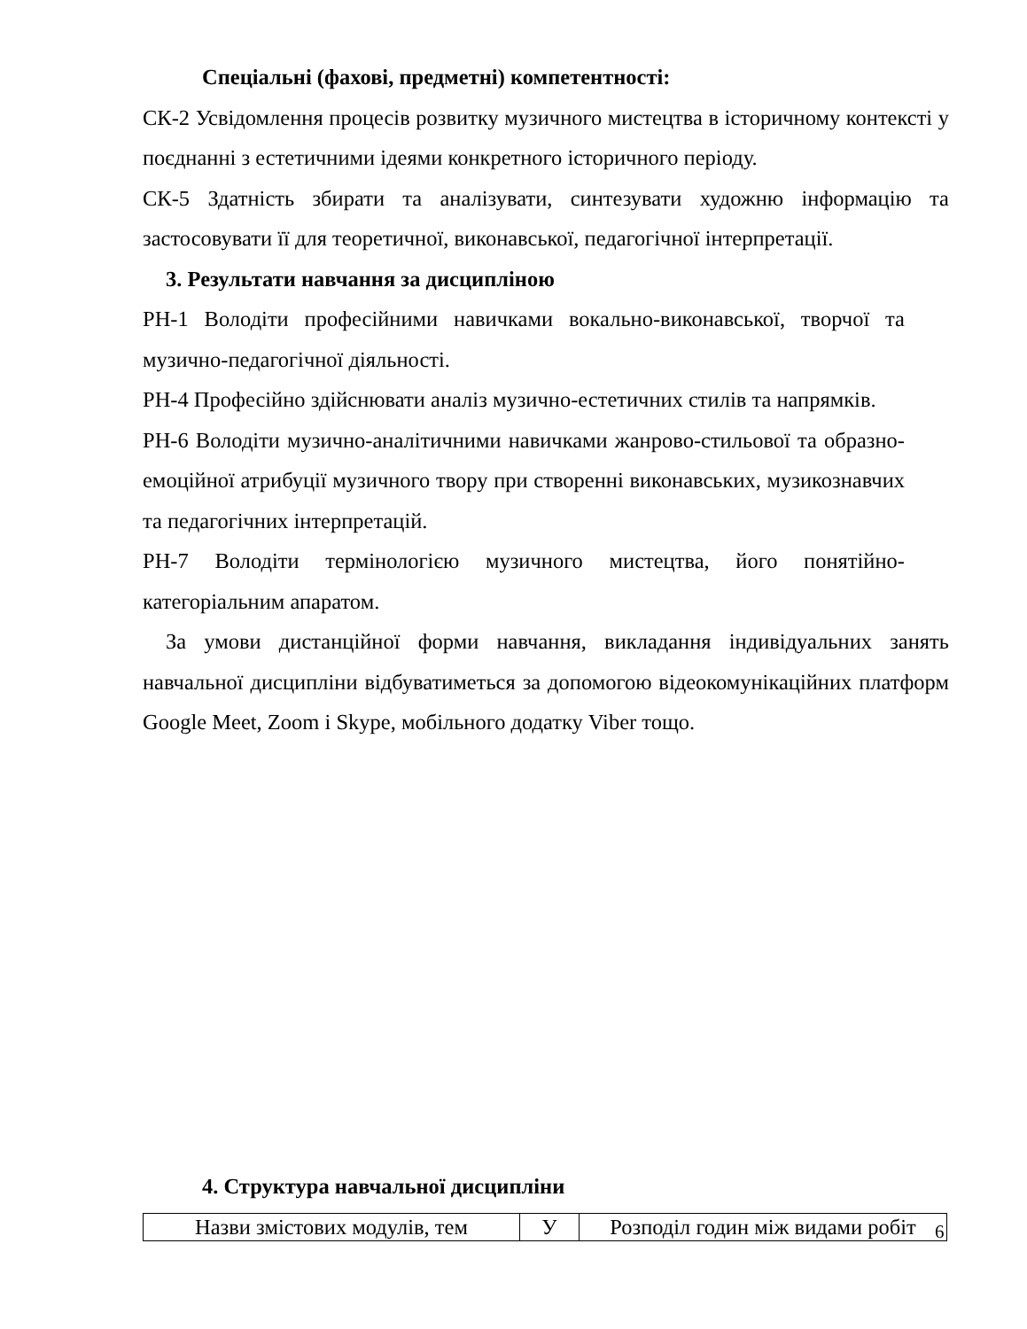Спеціальні (фахові, предметні) компетентності:
СК-2 Усвідомлення процесів розвитку музичного мистецтва в історичному контексті у поєднанні з естетичними ідеями конкретного історичного періоду.
СК-5 Здатність збирати та аналізувати, синтезувати художню інформацію та застосовувати її для теоретичної, виконавської, педагогічної інтерпретації.
3. Результати навчання за дисципліною
РН-1 Володіти професійними навичками вокально-виконавської, творчої та музично-педагогічної діяльності.
РН-4 Професійно здійснювати аналіз музично-естетичних стилів та напрямків.
РН-6 Володіти музично-аналітичними навичками жанрово-стильової та образно-емоційної атрибуції музичного твору при створенні виконавських, музикознавчих та педагогічних інтерпретацій.
РН-7 Володіти термінологією музичного мистецтва, його понятійно-категоріальним апаратом.
За умови дистанційної форми навчання, викладання індивідуальних занять навчальної дисципліни відбуватиметься за допомогою відеокомунікаційних платформ Google Meet, Zoom і Skype, мобільного додатку Viber тощо.
4. Структура навчальної дисципліни
| Назви змістових модулів, тем | У | Розподіл годин між видами робіт |
6